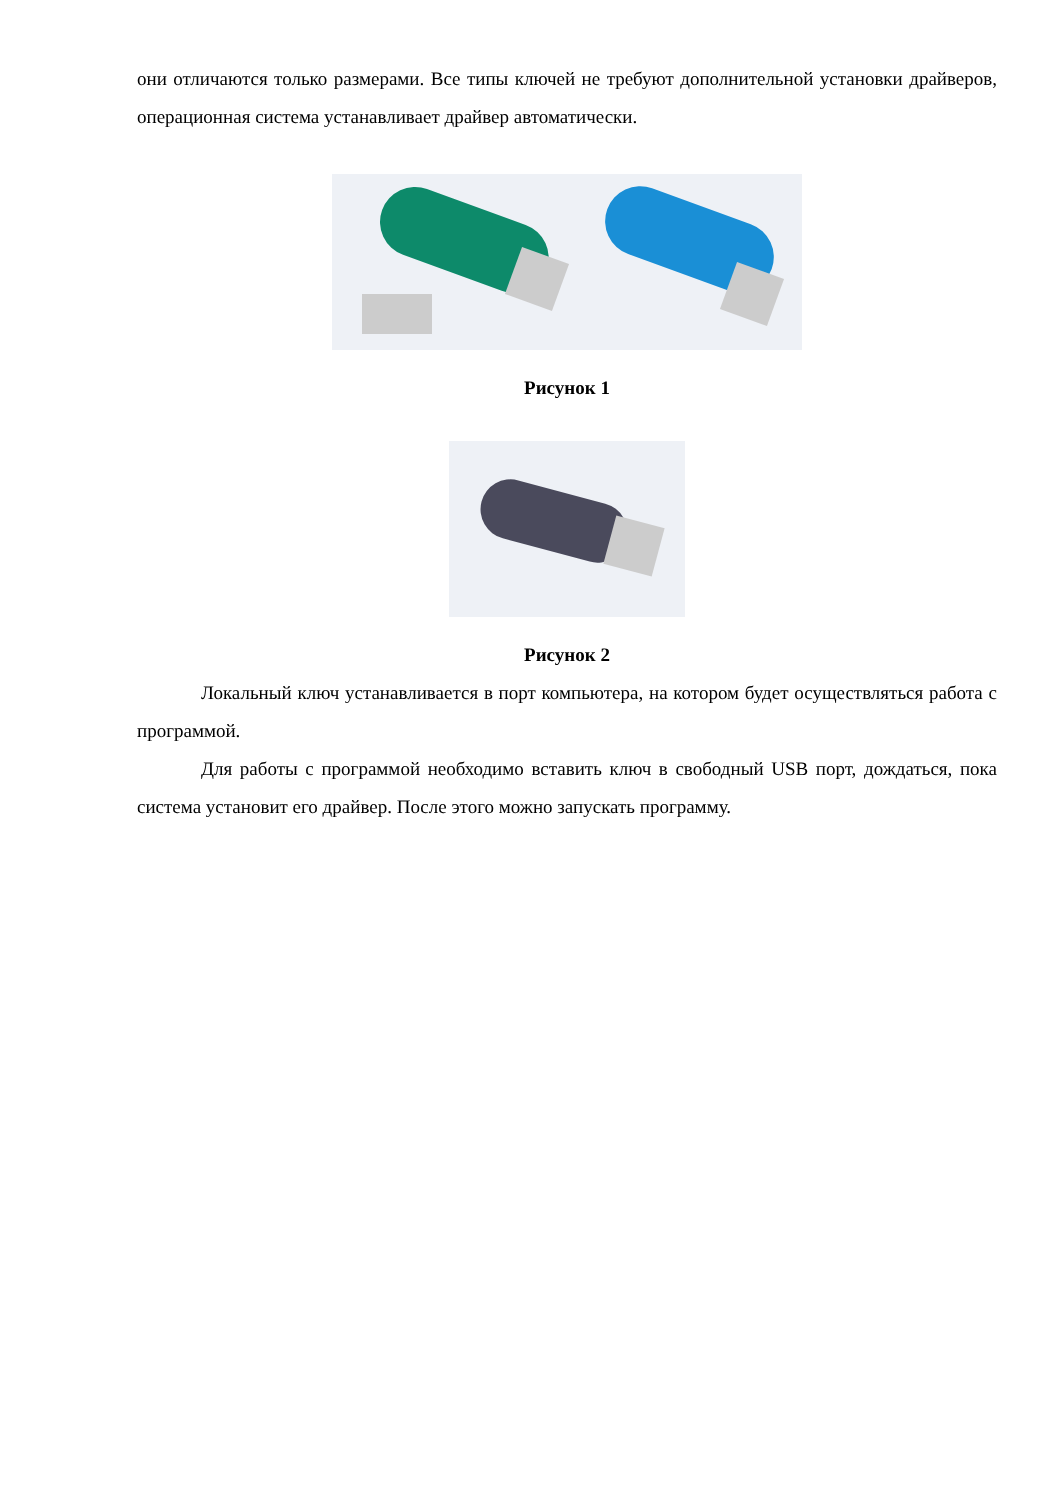они отличаются только размерами. Все типы ключей не требуют дополнительной установки драйверов, операционная система устанавливает драйвер автоматически.
Рисунок 1
Рисунок 2
Локальный ключ устанавливается в порт компьютера, на котором будет осуществляться работа с программой.
Для работы с программой необходимо вставить ключ в свободный USB порт, дождаться, пока система установит его драйвер. После этого можно запускать программу.